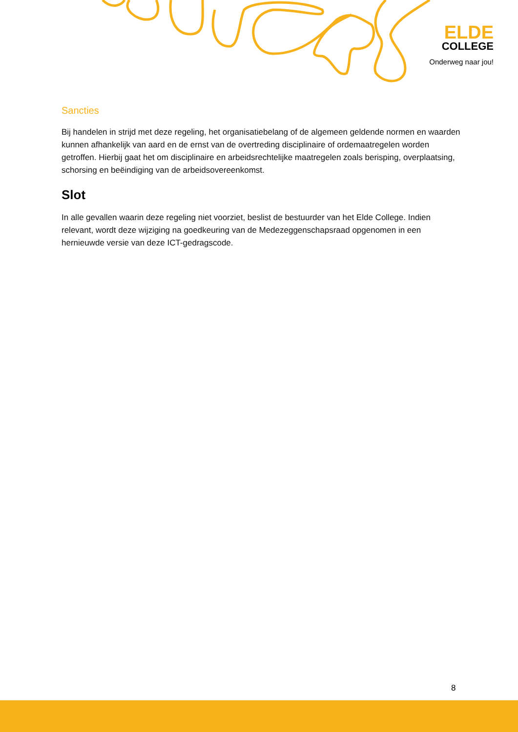ELDE
COLLEGE
Onderweg naar jou!
Sancties
Bij handelen in strijd met deze regeling, het organisatiebelang of de algemeen geldende normen en waarden kunnen afhankelijk van aard en de ernst van de overtreding disciplinaire of ordemaatregelen worden getroffen. Hierbij gaat het om disciplinaire en arbeidsrechtelijke maatregelen zoals berisping, overplaatsing, schorsing en beëindiging van de arbeidsovereenkomst.
Slot
In alle gevallen waarin deze regeling niet voorziet, beslist de bestuurder van het Elde College. Indien relevant, wordt deze wijziging na goedkeuring van de Medezeggenschapsraad opgenomen in een hernieuwde versie van deze ICT-gedragscode.
8